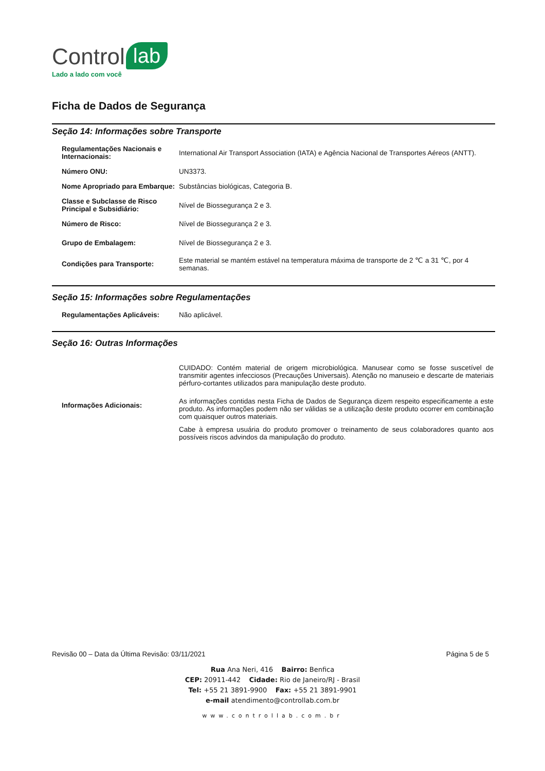Control lab
Lado a lado com você
Ficha de Dados de Segurança
Seção 14: Informações sobre Transporte
| Regulamentações Nacionais e Internacionais: | International Air Transport Association (IATA) e Agência Nacional de Transportes Aéreos (ANTT). |
| Número ONU: | UN3373. |
| Nome Apropriado para Embarque: | Substâncias biológicas, Categoria B. |
| Classe e Subclasse de Risco Principal e Subsidiário: | Nível de Biossegurança 2 e 3. |
| Número de Risco: | Nível de Biossegurança 2 e 3. |
| Grupo de Embalagem: | Nível de Biossegurança 2 e 3. |
| Condições para Transporte: | Este material se mantém estável na temperatura máxima de transporte de 2 ℃ a 31 ℃, por 4 semanas. |
Seção 15: Informações sobre Regulamentações
| Regulamentações Aplicáveis: | Não aplicável. |
Seção 16: Outras Informações
| Informações Adicionais: | CUIDADO: Contém material de origem microbiológica. Manusear como se fosse suscetível de transmitir agentes infecciosos (Precauções Universais). Atenção no manuseio e descarte de materiais pérfuro-cortantes utilizados para manipulação deste produto. As informações contidas nesta Ficha de Dados de Segurança dizem respeito especificamente a este produto. As informações podem não ser válidas se a utilização deste produto ocorrer em combinação com quaisquer outros materiais. Cabe à empresa usuária do produto promover o treinamento de seus colaboradores quanto aos possíveis riscos advindos da manipulação do produto. |
Revisão 00 – Data da Última Revisão: 03/11/2021 Página 5 de 5
Rua Ana Neri, 416 Bairro: Benfica
CEP: 20911-442 Cidade: Rio de Janeiro/RJ - Brasil
Tel: +55 21 3891-9900 Fax: +55 21 3891-9901
e-mail atendimento@controllab.com.br
www.controllab.com.br